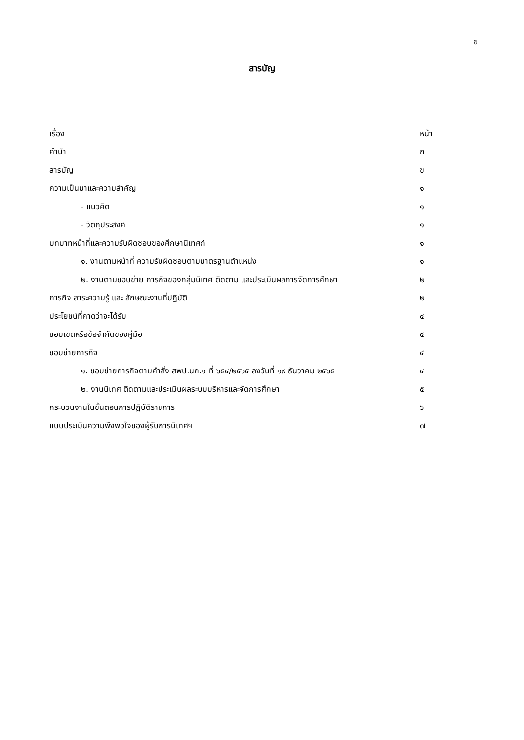ข
สารบัญ
| เรื่อง | หน้า |
| คำนำ | ก |
| สารบัญ | ข |
| ความเป็นมาและความสำคัญ | ๑ |
| - แนวคิด | ๑ |
| - วัตถุประสงค์ | ๑ |
| บทบาทหน้าที่และความรับผิดชอบของศึกษานิเทศก์ | ๑ |
| ๑. งานตามหน้าที่ ความรับผิดชอบตามมาตรฐานตำแหน่ง | ๑ |
| ๒. งานตามขอบข่าย ภารกิจของกลุ่มนิเทศ ติดตาม และประเมินผลการจัดการศึกษา | ๒ |
| ภารกิจ สาระความรู้ และ ลักษณะงานที่ปฏิบัติ | ๒ |
| ประโยชน์ที่คาดว่าจะได้รับ | ๔ |
| ขอบเขตหรือข้อจำกัดของคู่มือ | ๔ |
| ขอบข่ายภารกิจ | ๔ |
| ๑. ขอบข่ายภารกิจตามคำสั่ง สพป.นภ.๑ ที่ ๖๕๔/๒๕๖๕ ลงวันที่ ๑๙ ธันวาคม ๒๕๖๕ | ๔ |
| ๒. งานนิเทศ ติดตามและประเมินผลระบบบริหารและจัดการศึกษา | ๕ |
| กระบวนงานในขั้นตอนการปฏิบัติราชการ | ๖ |
| แบบประเมินความพึงพอใจของผู้รับการนิเทศฯ | ๗ |